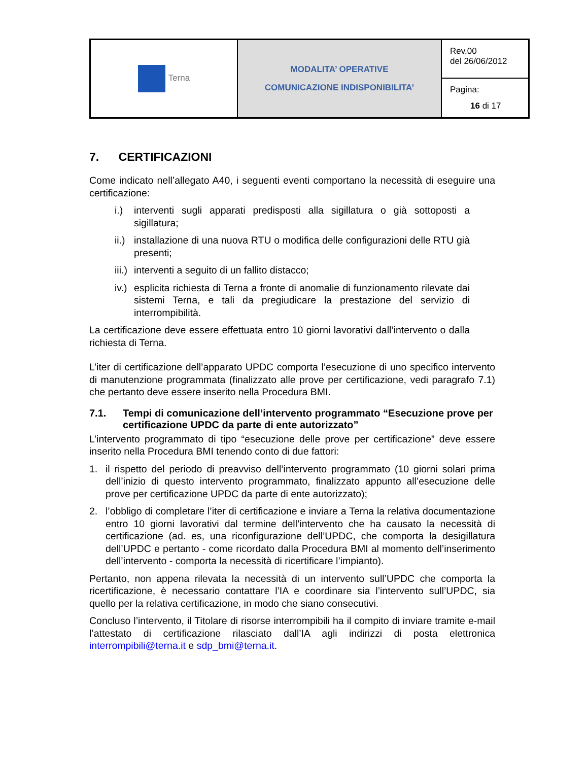| Terna | MODALITA’ OPERATIVE COMUNICAZIONE INDISPONIBILITA’ | Rev.00 del 26/06/2012 |
| | | Pagina: 16 di 17 |
7. CERTIFICAZIONI
Come indicato nell’allegato A40, i seguenti eventi comportano la necessità di eseguire una certificazione:
i.) interventi sugli apparati predisposti alla sigillatura o già sottoposti a sigillatura;
ii.) installazione di una nuova RTU o modifica delle configurazioni delle RTU già presenti;
iii.) interventi a seguito di un fallito distacco;
iv.) esplicita richiesta di Terna a fronte di anomalie di funzionamento rilevate dai sistemi Terna, e tali da pregiudicare la prestazione del servizio di interrompibilità.
La certificazione deve essere effettuata entro 10 giorni lavorativi dall’intervento o dalla richiesta di Terna.
L’iter di certificazione dell’apparato UPDC comporta l’esecuzione di uno specifico intervento di manutenzione programmata (finalizzato alle prove per certificazione, vedi paragrafo 7.1) che pertanto deve essere inserito nella Procedura BMI.
7.1. Tempi di comunicazione dell’intervento programmato “Esecuzione prove per certificazione UPDC da parte di ente autorizzato”
L’intervento programmato di tipo “esecuzione delle prove per certificazione” deve essere inserito nella Procedura BMI tenendo conto di due fattori:
1. il rispetto del periodo di preavviso dell’intervento programmato (10 giorni solari prima dell’inizio di questo intervento programmato, finalizzato appunto all’esecuzione delle prove per certificazione UPDC da parte di ente autorizzato);
2. l’obbligo di completare l’iter di certificazione e inviare a Terna la relativa documentazione entro 10 giorni lavorativi dal termine dell’intervento che ha causato la necessità di certificazione (ad. es, una riconfigurazione dell’UPDC, che comporta la desigillatura dell’UPDC e pertanto - come ricordato dalla Procedura BMI al momento dell’inserimento dell’intervento - comporta la necessità di ricertificare l’impianto).
Pertanto, non appena rilevata la necessità di un intervento sull’UPDC che comporta la ricertificazione, è necessario contattare l’IA e coordinare sia l’intervento sull’UPDC, sia quello per la relativa certificazione, in modo che siano consecutivi.
Concluso l’intervento, il Titolare di risorse interrompibili ha il compito di inviare tramite e-mail l’attestato di certificazione rilasciato dall’IA agli indirizzi di posta elettronica interrompibili@terna.it e sdp_bmi@terna.it.